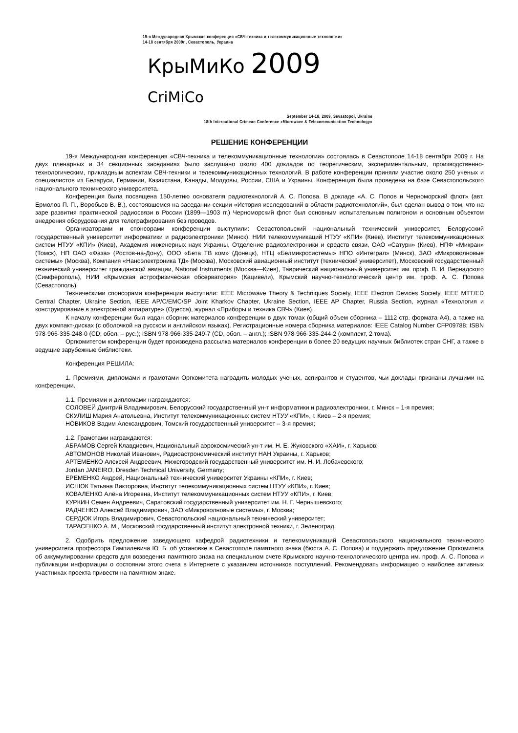19-я Международная Крымская конференция «СВЧ-техника и телекоммуникационные технологии»
14-18 сентября 2009г., Севастополь, Украина
КрыМиКо 2009 CriMiCo
September 14-18, 2009, Sevastopol, Ukraine
18th International Crimean Conference «Microwave & Telecommunication Technology»
РЕШЕНИЕ КОНФЕРЕНЦИИ
19-я Международная конференция «СВЧ-техника и телекоммуникационные технологии» состоялась в Севастополе 14-18 сентября 2009 г. На двух пленарных и 34 секционных заседаниях было заслушано около 400 докладов по теоретическим, экспериментальным, производственно-технологическим, прикладным аспектам СВЧ-техники и телекоммуникационных технологий. В работе конференции приняли участие около 250 ученых и специалистов из Беларуси, Германии, Казахстана, Канады, Молдовы, России, США и Украины. Конференция была проведена на базе Севастопольского национального технического университета.
Конференция была посвящена 150-летию основателя радиотехнологий А. С. Попова. В докладе «А. С. Попов и Черноморский флот» (авт. Ермолов П. П., Воробьев В. В.), состоявшемся на заседании секции «История исследований в области радиотехнологий», был сделан вывод о том, что на заре развития практической радиосвязи в России (1899—1903 гг.) Черноморский флот был основным испытательным полигоном и основным объектом внедрения оборудования для телеграфирования без проводов.
Организаторами и спонсорами конференции выступили: Севастопольский национальный технический университет, Белорусский государственный университет информатики и радиоэлектроники (Минск), НИИ телекоммуникаций НТУУ «КПИ» (Киев), Институт телекоммуникационных систем НТУУ «КПИ» (Киев), Академия инженерных наук Украины, Отделение радиоэлектроники и средств связи, ОАО «Сатурн» (Киев), НПФ «Микран» (Томск), НП ОАО «Фаза» (Ростов-на-Дону), ООО «Бета ТВ ком» (Донецк), НТЦ «Белмикросистемы» НПО «Интеграл» (Минск), ЗАО «Микроволновые системы» (Москва), Компания «Наноэлектроника ТД» (Москва), Московский авиационный институт (технический университет), Московский государственный технический университет гражданской авиации, National Instruments (Москва—Киев), Таврический национальный университет им. проф. В. И. Вернадского (Симферополь), НИИ «Крымская астрофизическая обсерватория» (Кацивели), Крымский научно-технологический центр им. проф. А. С. Попова (Севастополь).
Техническими спонсорами конференции выступили: IEEE Microwave Theory & Techniques Society, IEEE Electron Devices Society, IEEE MTT/ED Central Chapter, Ukraine Section, IEEE AP/C/EMC/SP Joint Kharkov Chapter, Ukraine Section, IEEE AP Chapter, Russia Section, журнал «Технология и конструирование в электронной аппаратуре» (Одесса), журнал «Приборы и техника СВЧ» (Киев).
К началу конференции был издан сборник материалов конференции в двух томах (общий объем сборника – 1112 стр. формата А4), а также на двух компакт-дисках (с оболочкой на русском и английском языках). Регистрационные номера сборника материалов: IEEE Catalog Number CFP09788; ISBN 978-966-335-248-0 (CD, обол. – рус.); ISBN 978-966-335-249-7 (CD, обол. – англ.); ISBN 978-966-335-244-2 (комплект, 2 тома).
Оргкомитетом конференции будет произведена рассылка материалов конференции в более 20 ведущих научных библиотек стран СНГ, а также в ведущие зарубежные библиотеки.
Конференция РЕШИЛА:
1. Премиями, дипломами и грамотами Оргкомитета наградить молодых ученых, аспирантов и студентов, чьи доклады признаны лучшими на конференции.
1.1. Премиями и дипломами награждаются:
СОЛОВЕЙ Дмитрий Владимирович, Белорусский государственный ун-т информатики и радиоэлектроники, г. Минск – 1-я премия;
СКУЛИШ Мария Анатольевна, Институт телекоммуникационных систем НТУУ «КПИ», г. Киев – 2-я премия;
НОВИКОВ Вадим Александрович, Томский государственный университет – 3-я премия;
1.2. Грамотами награждаются:
АБРАМОВ Сергей Клавдиевич, Национальный аэрокосмический ун-т им. Н. Е. Жуковского «ХАИ», г. Харьков;
АВТОМОНОВ Николай Иванович, Радиоастрономический институт НАН Украины, г. Харьков;
АРТЕМЕНКО Алексей Андреевич, Нижегородский государственный университет им. Н. И. Лобачевского;
Jordan JANEIRO, Dresden Technical University, Germany;
ЕРЕМЕНКО Андрей, Национальный технический университет Украины «КПИ», г. Киев;
ИСНЮК Татьяна Викторовна, Институт телекоммуникационных систем НТУУ «КПИ», г. Киев;
КОВАЛЕНКО Алёна Игоревна, Институт телекоммуникационных систем НТУУ «КПИ», г. Киев;
КУРКИН Семен Андреевич, Саратовский государственный университет им. Н. Г. Чернышевского;
РАДЧЕНКО Алексей Владимирович, ЗАО «Микроволновые системы», г. Москва;
СЕРДЮК Игорь Владимирович, Севастопольский национальный технический университет;
ТАРАСЕНКО А. М., Московский государственный институт электронной техники, г. Зеленоград.
2. Одобрить предложение заведующего кафедрой радиотехники и телекоммуникаций Севастопольского национального технического университета профессора Гимпилевича Ю. Б. об установке в Севастополе памятного знака (бюста А. С. Попова) и поддержать предложение Оргкомитета об аккумулировании средств для возведения памятного знака на специальном счете Крымского научно-технологического центра им. проф. А. С. Попова и публикации информации о состоянии этого счета в Интернете с указанием источников поступлений. Рекомендовать информацию о наиболее активных участниках проекта привести на памятном знаке.